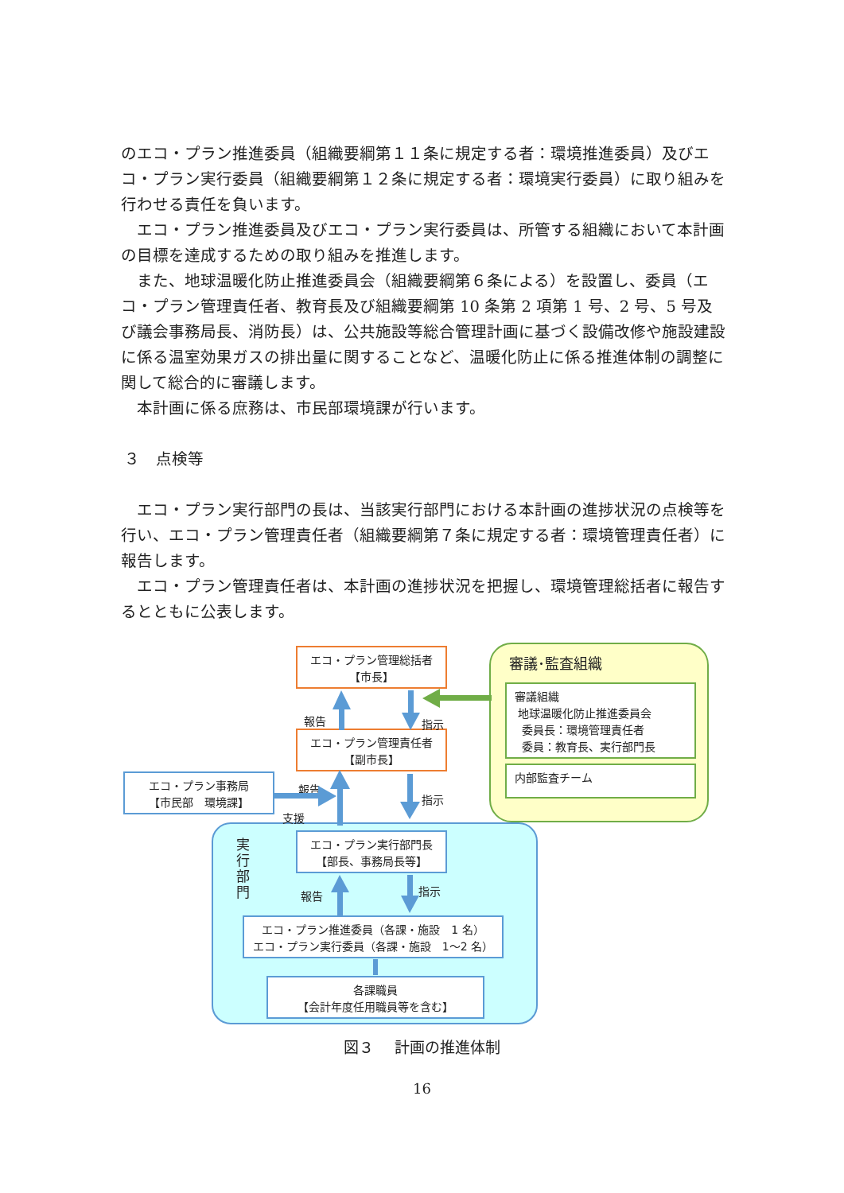のエコ・プラン推進委員（組織要綱第１１条に規定する者：環境推進委員）及びエコ・プラン実行委員（組織要綱第１２条に規定する者：環境実行委員）に取り組みを行わせる責任を負います。
エコ・プラン推進委員及びエコ・プラン実行委員は、所管する組織において本計画の目標を達成するための取り組みを推進します。
また、地球温暖化防止推進委員会（組織要綱第６条による）を設置し、委員（エコ・プラン管理責任者、教育長及び組織要綱第 10 条第 2 項第 1 号、2 号、5 号及び議会事務局長、消防長）は、公共施設等総合管理計画に基づく設備改修や施設建設に係る温室効果ガスの排出量に関することなど、温暖化防止に係る推進体制の調整に関して総合的に審議します。
本計画に係る庶務は、市民部環境課が行います。
３　点検等
エコ・プラン実行部門の長は、当該実行部門における本計画の進捗状況の点検等を行い、エコ・プラン管理責任者（組織要綱第７条に規定する者：環境管理責任者）に報告します。
エコ・プラン管理責任者は、本計画の進捗状況を把握し、環境管理総括者に報告するとともに公表します。
エコ・プラン管理総括者
【市長】
エコ・プラン管理責任者
【副市長】
エコ・プラン事務局
【市民部　環境課】
エコ・プラン実行部門長
【部長、事務局長等】
エコ・プラン推進委員（各課・施設　1 名）
エコ・プラン実行委員（各課・施設　1～2 名）
各課職員
【会計年度任用職員等を含む】
審議･監査組織
審議組織
地球温暖化防止推進委員会
委員長：環境管理責任者
委員：教育長、実行部門長
内部監査チーム
実 行 部 門
報告 指示
報告
指示
支援
報告 指示
図３　 計画の推進体制
16